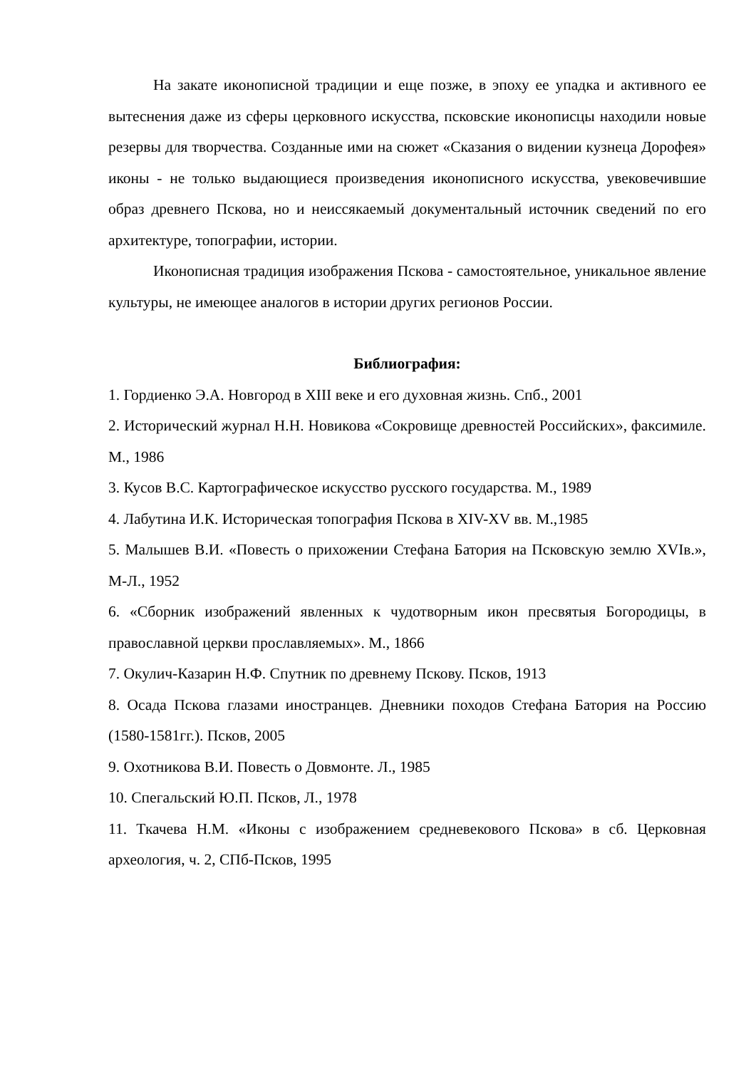На закате иконописной традиции и еще позже, в эпоху ее упадка и активного ее вытеснения даже из сферы церковного искусства, псковские иконописцы находили новые резервы для творчества. Созданные ими на сюжет «Сказания о видении кузнеца Дорофея» иконы - не только выдающиеся произведения иконописного искусства, увековечившие образ древнего Пскова, но и неиссякаемый документальный источник сведений по его архитектуре, топографии, истории.
Иконописная традиция изображения Пскова - самостоятельное, уникальное явление культуры, не имеющее аналогов в истории других регионов России.
Библиография:
1. Гордиенко Э.А. Новгород в XIII веке и его духовная жизнь. Спб., 2001
2. Исторический журнал Н.Н. Новикова «Сокровище древностей Российских», факсимиле. М., 1986
3. Кусов В.С. Картографическое искусство русского государства. М., 1989
4. Лабутина И.К. Историческая топография Пскова в XIV-XV вв. М.,1985
5. Малышев В.И. «Повесть о прихожении Стефана Батория на Псковскую землю XVIв.», М-Л., 1952
6. «Сборник изображений явленных к чудотворным икон пресвятыя Богородицы, в православной церкви прославляемых». М., 1866
7. Окулич-Казарин Н.Ф. Спутник по древнему Пскову. Псков, 1913
8. Осада Пскова глазами иностранцев. Дневники походов Стефана Батория на Россию (1580-1581гг.). Псков, 2005
9. Охотникова В.И. Повесть о Довмонте. Л., 1985
10. Спегальский Ю.П. Псков, Л., 1978
11. Ткачева Н.М. «Иконы с изображением средневекового Пскова» в сб. Церковная археология, ч. 2, СПб-Псков, 1995